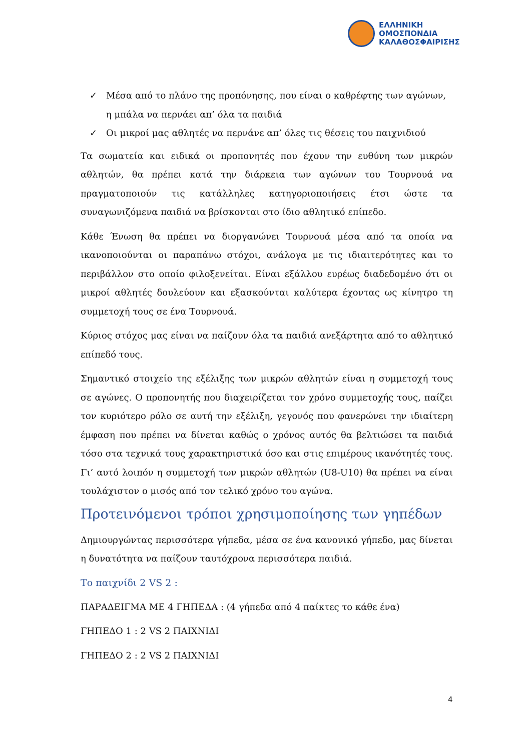ΕΛΛΗΝΙΚΗ
ΟΜΟΣΠΟΝΔΙΑ
ΚΑΛΑΘΟΣΦΑΙΡΙΣΗΣ
✓ Μέσα από το πλάνο της προπόνησης, που είναι ο καθρέφτης των αγώνων, η μπάλα να περνάει απ’ όλα τα παιδιά
✓ Οι μικροί μας αθλητές να περνάνε απ’ όλες τις θέσεις του παιχνιδιού
Τα σωματεία και ειδικά οι προπονητές που έχουν την ευθύνη των μικρών αθλητών, θα πρέπει κατά την διάρκεια των αγώνων του Τουρνουά να πραγματοποιούν τις κατάλληλες κατηγοριοποιήσεις έτσι ώστε τα συναγωνιζόμενα παιδιά να βρίσκονται στο ίδιο αθλητικό επίπεδο.
Κάθε Ένωση θα πρέπει να διοργανώνει Τουρνουά μέσα από τα οποία να ικανοποιούνται οι παραπάνω στόχοι, ανάλογα με τις ιδιαιτερότητες και το περιβάλλον στο οποίο φιλοξενείται. Είναι εξάλλου ευρέως διαδεδομένο ότι οι μικροί αθλητές δουλεύουν και εξασκούνται καλύτερα έχοντας ως κίνητρο τη συμμετοχή τους σε ένα Τουρνουά.
Κύριος στόχος μας είναι να παίζουν όλα τα παιδιά ανεξάρτητα από το αθλητικό επίπεδό τους.
Σημαντικό στοιχείο της εξέλιξης των μικρών αθλητών είναι η συμμετοχή τους σε αγώνες. Ο προπονητής που διαχειρίζεται τον χρόνο συμμετοχής τους, παίζει τον κυριότερο ρόλο σε αυτή την εξέλιξη, γεγονός που φανερώνει την ιδιαίτερη έμφαση που πρέπει να δίνεται καθώς ο χρόνος αυτός θα βελτιώσει τα παιδιά τόσο στα τεχνικά τους χαρακτηριστικά όσο και στις επιμέρους ικανότητές τους. Γι’ αυτό λοιπόν η συμμετοχή των μικρών αθλητών (U8-U10) θα πρέπει να είναι τουλάχιστον ο μισός από τον τελικό χρόνο του αγώνα.
Προτεινόμενοι τρόποι χρησιμοποίησης των γηπέδων
Δημιουργώντας περισσότερα γήπεδα, μέσα σε ένα κανονικό γήπεδο, μας δίνεται η δυνατότητα να παίζουν ταυτόχρονα περισσότερα παιδιά.
Το παιχνίδι 2 VS 2 :
ΠΑΡΑΔΕΙΓΜΑ ΜΕ 4 ΓΗΠΕΔΑ : (4 γήπεδα από 4 παίκτες το κάθε ένα)
ΓΗΠΕΔΟ 1 : 2 VS 2 ΠΑΙΧΝΙΔΙ
ΓΗΠΕΔΟ 2 : 2 VS 2 ΠΑΙΧΝΙΔΙ
4